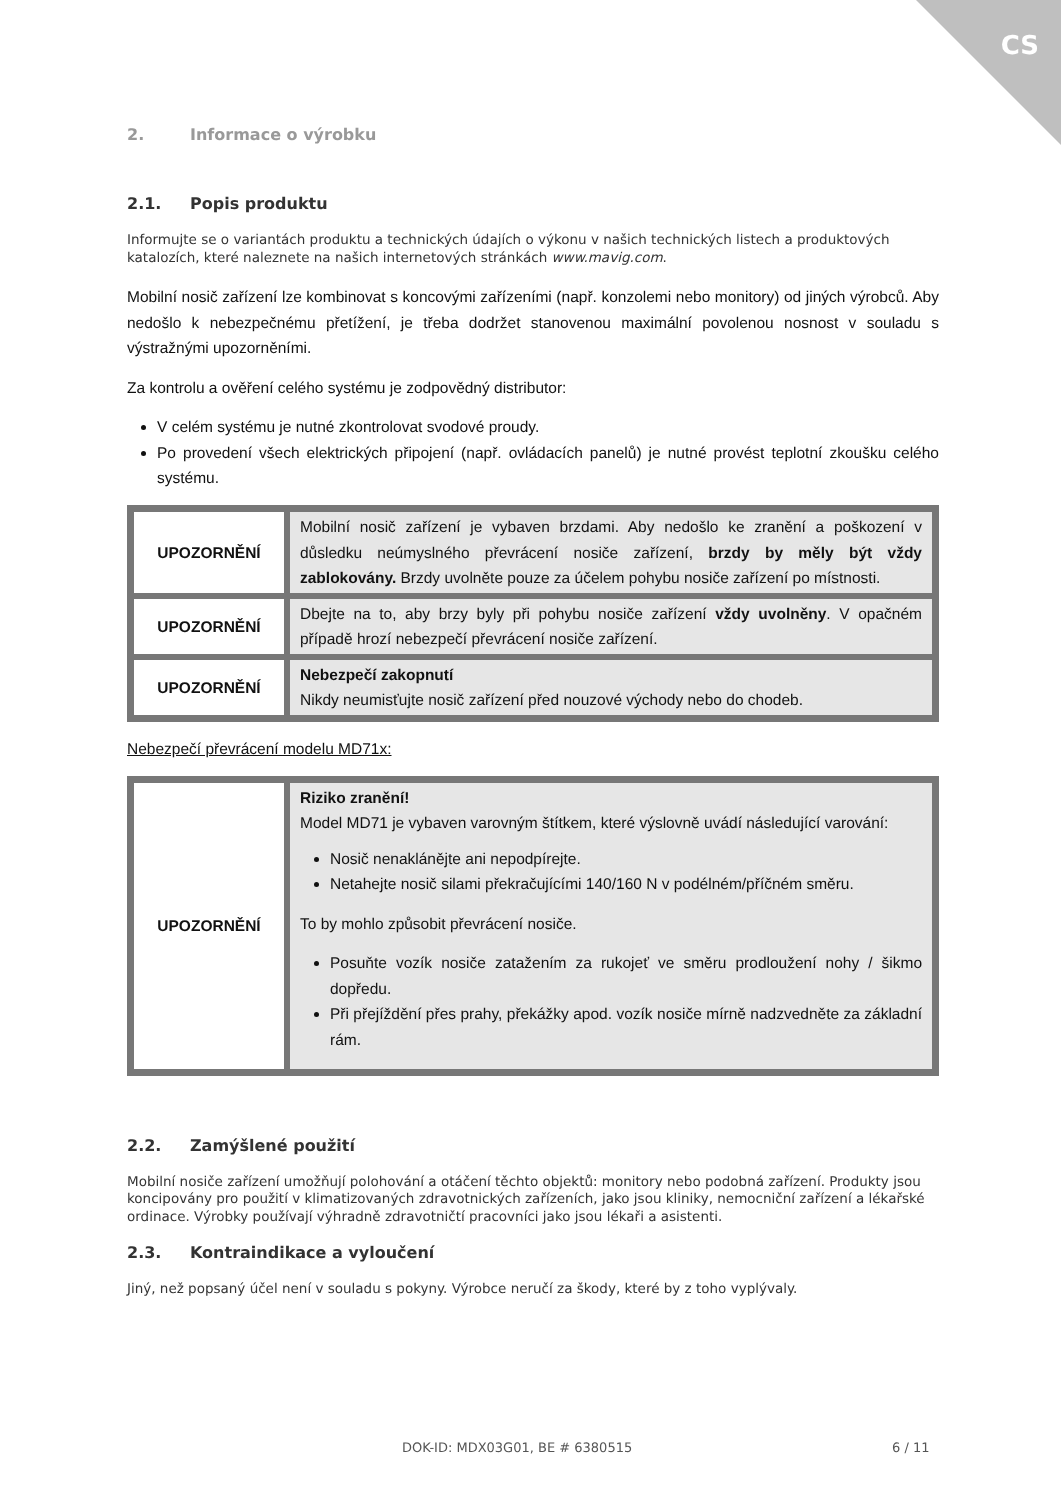CS
2. Informace o výrobku
2.1. Popis produktu
Informujte se o variantách produktu a technických údajích o výkonu v našich technických listech a produktových katalozích, které naleznete na našich internetových stránkách www.mavig.com.
Mobilní nosič zařízení lze kombinovat s koncovými zařízeními (např. konzolemi nebo monitory) od jiných výrobců. Aby nedošlo k nebezpečnému přetížení, je třeba dodržet stanovenou maximální povolenou nosnost v souladu s výstražnými upozorněními.
Za kontrolu a ověření celého systému je zodpovědný distributor:
V celém systému je nutné zkontrolovat svodové proudy.
Po provedení všech elektrických připojení (např. ovládacích panelů) je nutné provést teplotní zkoušku celého systému.
| UPOZORNĚNÍ | Mobilní nosič zařízení je vybaven brzdami. Aby nedošlo ke zranění a poškození v důsledku neúmyslného převrácení nosiče zařízení, brzdy by měly být vždy zablokovány. Brzdy uvolněte pouze za účelem pohybu nosiče zařízení po místnosti. |
| UPOZORNĚNÍ | Dbejte na to, aby brzy byly při pohybu nosiče zařízení vždy uvolněny . V opačném případě hrozí nebezpečí převrácení nosiče zařízení. |
| UPOZORNĚNÍ | Nebezpečí zakopnutí Nikdy neumisťujte nosič zařízení před nouzové východy nebo do chodeb. |
Nebezpečí převrácení modelu MD71x:
| UPOZORNĚNÍ | Riziko zranění! Model MD71 je vybaven varovným štítkem, které výslovně uvádí následující varování: Nosič nenaklánějte ani nepodpírejte. Netahejte nosič silami překračujícími 140/160 N v podélném/příčném směru. To by mohlo způsobit převrácení nosiče. Posuňte vozík nosiče zatažením za rukojeť ve směru prodloužení nohy / šikmo dopředu. Při přejíždění přes prahy, překážky apod. vozík nosiče mírně nadzvedněte za základní rám. |
2.2. Zamýšlené použití
Mobilní nosiče zařízení umožňují polohování a otáčení těchto objektů: monitory nebo podobná zařízení. Produkty jsou koncipovány pro použití v klimatizovaných zdravotnických zařízeních, jako jsou kliniky, nemocniční zařízení a lékařské ordinace. Výrobky používají výhradně zdravotničtí pracovníci jako jsou lékaři a asistenti.
2.3. Kontraindikace a vyloučení
Jiný, než popsaný účel není v souladu s pokyny. Výrobce neručí za škody, které by z toho vyplývaly.
DOK-ID: MDX03G01, BE # 6380515 6 / 11